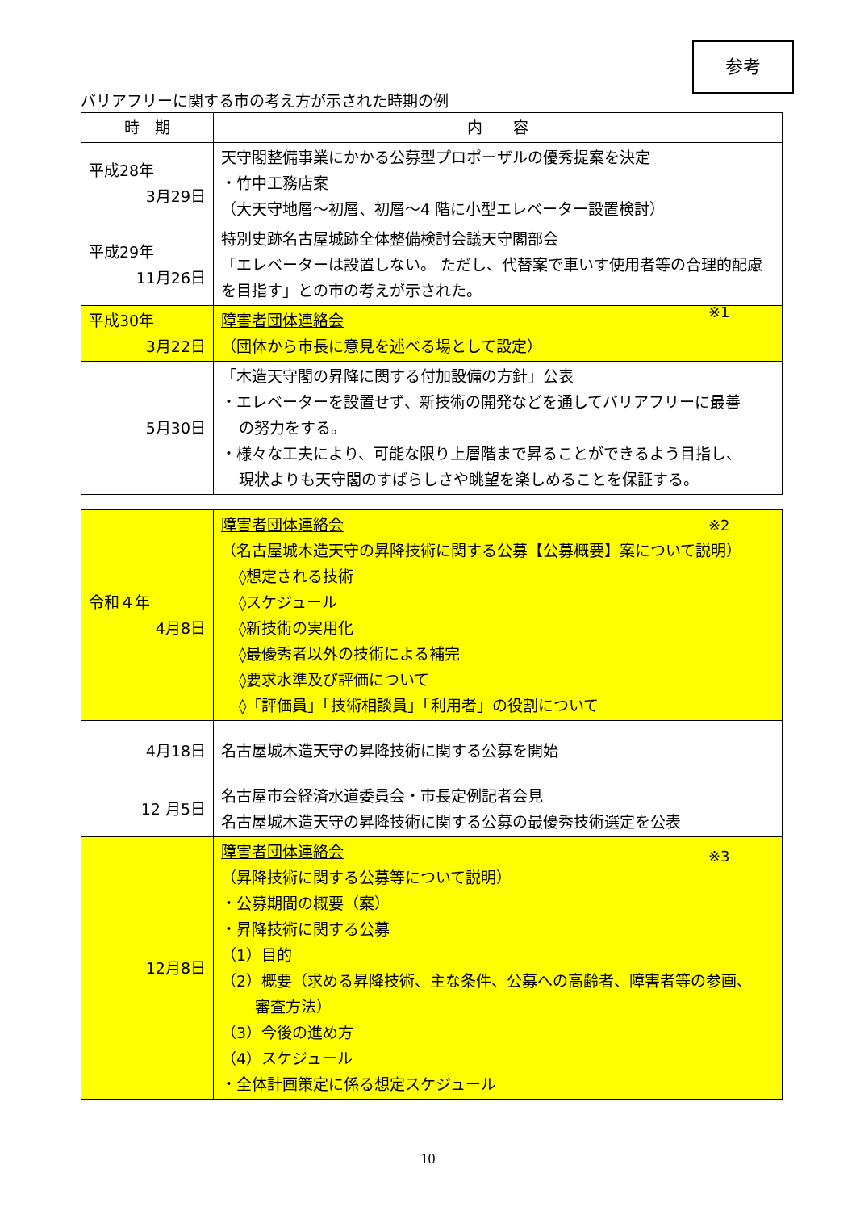参考
バリアフリーに関する市の考え方が示された時期の例
| 時 期 | 内 容 |
| --- | --- |
| 平成28年 3月29日 | 天守閣整備事業にかかる公募型プロポーザルの優秀提案を決定 ・竹中工務店案 （大天守地層～初層、初層～4 階に小型エレベーター設置検討） |
| 平成29年 11月26日 | 特別史跡名古屋城跡全体整備検討会議天守閣部会 「エレベーターは設置しない。 ただし、代替案で車いす使用者等の合理的配慮を目指す」との市の考えが示された。 |
| 平成30年 3月22日 | 障害者団体連絡会 （団体から市長に意見を述べる場として設定） |
| 5月30日 | 「木造天守閣の昇降に関する付加設備の方針」公表 ・エレベーターを設置せず、新技術の開発などを通してバリアフリーに最善 の努力をする。 ・様々な工夫により、可能な限り上層階まで昇ることができるよう目指し、 現状よりも天守閣のすばらしさや眺望を楽しめることを保証する。 |
| 令和４年 4月8日 | 障害者団体連絡会 （名古屋城木造天守の昇降技術に関する公募【公募概要】案について説明） ◊想定される技術 ◊スケジュール ◊新技術の実用化 ◊最優秀者以外の技術による補完 ◊要求水準及び評価について ◊「評価員」「技術相談員」「利用者」の役割について |
| 4月18日 | 名古屋城木造天守の昇降技術に関する公募を開始 |
| 12 月5日 | 名古屋市会経済水道委員会・市長定例記者会見 名古屋城木造天守の昇降技術に関する公募の最優秀技術選定を公表 |
| 12月8日 | 障害者団体連絡会 （昇降技術に関する公募等について説明） ・公募期間の概要（案） ・昇降技術に関する公募 （1）目的 （2）概要（求める昇降技術、主な条件、公募への高齢者、障害者等の参画、 審査方法） （3）今後の進め方 （4）スケジュール ・全体計画策定に係る想定スケジュール |
※1
※2
※3
10